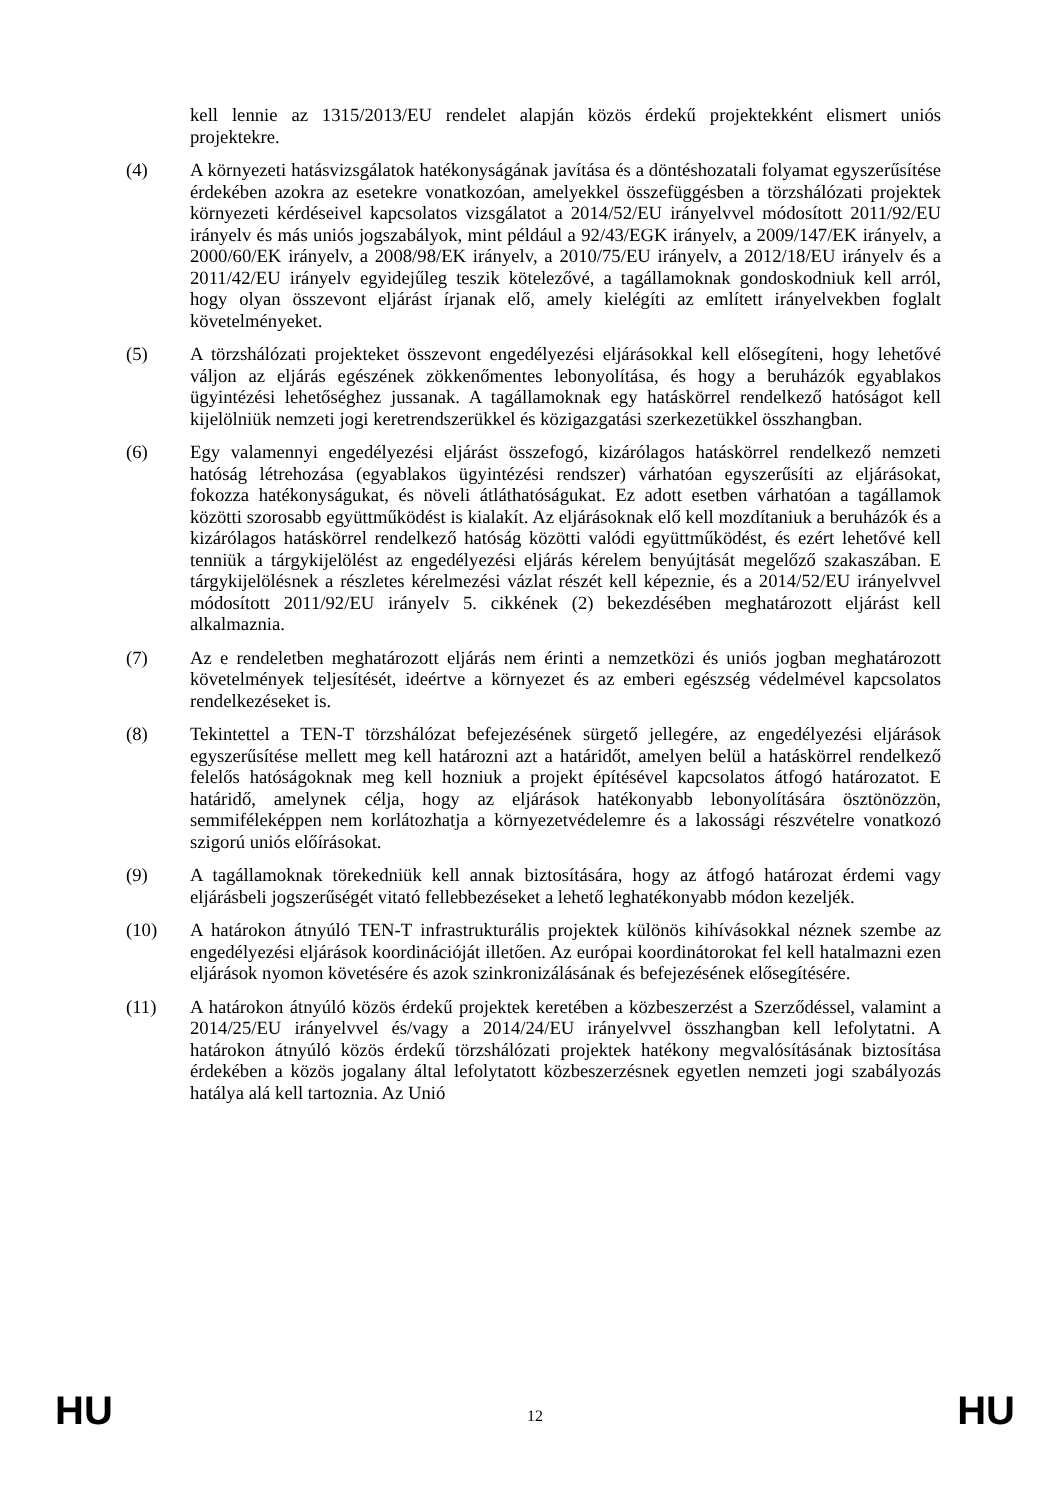kell lennie az 1315/2013/EU rendelet alapján közös érdekű projektekként elismert uniós projektekre.
(4) A környezeti hatásvizsgálatok hatékonyságának javítása és a döntéshozatali folyamat egyszerűsítése érdekében azokra az esetekre vonatkozóan, amelyekkel összefüggésben a törzshálózati projektek környezeti kérdéseivel kapcsolatos vizsgálatot a 2014/52/EU irányelvvel módosított 2011/92/EU irányelv és más uniós jogszabályok, mint például a 92/43/EGK irányelv, a 2009/147/EK irányelv, a 2000/60/EK irányelv, a 2008/98/EK irányelv, a 2010/75/EU irányelv, a 2012/18/EU irányelv és a 2011/42/EU irányelv egyidejűleg teszik kötelezővé, a tagállamoknak gondoskodniuk kell arról, hogy olyan összevont eljárást írjanak elő, amely kielégíti az említett irányelvekben foglalt követelményeket.
(5) A törzshálózati projekteket összevont engedélyezési eljárásokkal kell elősegíteni, hogy lehetővé váljon az eljárás egészének zökkenőmentes lebonyolítása, és hogy a beruházók egyablakos ügyintézési lehetőséghez jussanak. A tagállamoknak egy hatáskörrel rendelkező hatóságot kell kijelölniük nemzeti jogi keretrendszerükkel és közigazgatási szerkezetükkel összhangban.
(6) Egy valamennyi engedélyezési eljárást összefogó, kizárólagos hatáskörrel rendelkező nemzeti hatóság létrehozása (egyablakos ügyintézési rendszer) várhatóan egyszerűsíti az eljárásokat, fokozza hatékonyságukat, és növeli átláthatóságukat. Ez adott esetben várhatóan a tagállamok közötti szorosabb együttműködést is kialakít. Az eljárásoknak elő kell mozdítaniuk a beruházók és a kizárólagos hatáskörrel rendelkező hatóság közötti valódi együttműködést, és ezért lehetővé kell tenniük a tárgykijelölést az engedélyezési eljárás kérelem benyújtását megelőző szakaszában. E tárgykijelölésnek a részletes kérelmezési vázlat részét kell képeznie, és a 2014/52/EU irányelvvel módosított 2011/92/EU irányelv 5. cikkének (2) bekezdésében meghatározott eljárást kell alkalmaznia.
(7) Az e rendeletben meghatározott eljárás nem érinti a nemzetközi és uniós jogban meghatározott követelmények teljesítését, ideértve a környezet és az emberi egészség védelmével kapcsolatos rendelkezéseket is.
(8) Tekintettel a TEN-T törzshálózat befejezésének sürgető jellegére, az engedélyezési eljárások egyszerűsítése mellett meg kell határozni azt a határidőt, amelyen belül a hatáskörrel rendelkező felelős hatóságoknak meg kell hozniuk a projekt építésével kapcsolatos átfogó határozatot. E határidő, amelynek célja, hogy az eljárások hatékonyabb lebonyolítására ösztönözzön, semmiféleképpen nem korlátozhatja a környezetvédelemre és a lakossági részvételre vonatkozó szigorú uniós előírásokat.
(9) A tagállamoknak törekedniük kell annak biztosítására, hogy az átfogó határozat érdemi vagy eljárásbeli jogszerűségét vitató fellebbezéseket a lehető leghatékonyabb módon kezeljék.
(10) A határokon átnyúló TEN-T infrastrukturális projektek különös kihívásokkal néznek szembe az engedélyezési eljárások koordinációját illetően. Az európai koordinátorokat fel kell hatalmazni ezen eljárások nyomon követésére és azok szinkronizálásának és befejezésének elősegítésére.
(11) A határokon átnyúló közös érdekű projektek keretében a közbeszerzést a Szerződéssel, valamint a 2014/25/EU irányelvvel és/vagy a 2014/24/EU irányelvvel összhangban kell lefolytatni. A határokon átnyúló közös érdekű törzshálózati projektek hatékony megvalósításának biztosítása érdekében a közös jogalany által lefolytatott közbeszerzésnek egyetlen nemzeti jogi szabályozás hatálya alá kell tartoznia. Az Unió
HU 12 HU